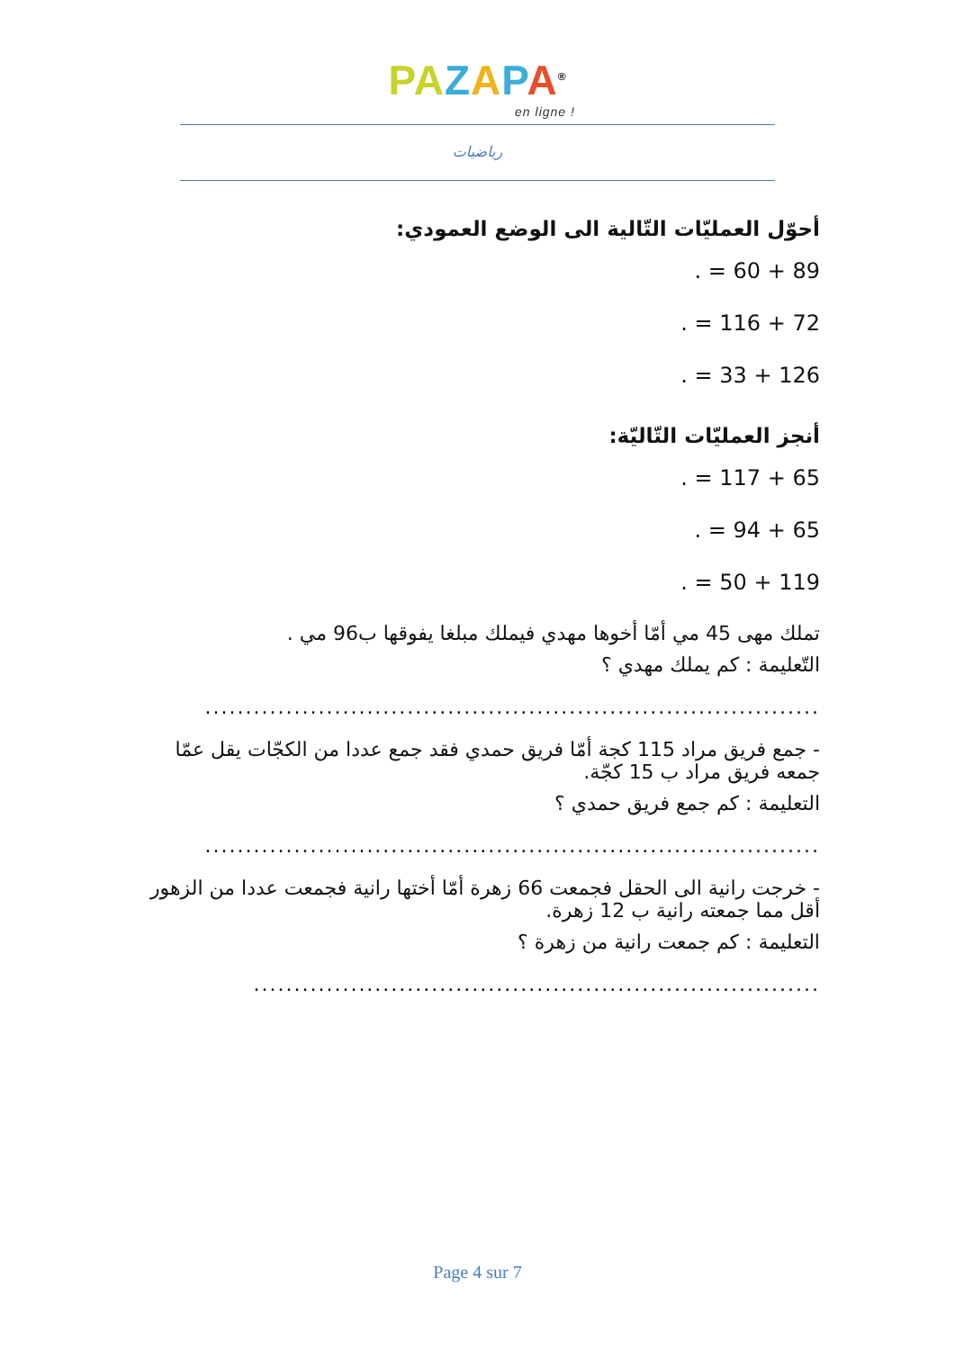PA ZAPA<sup>®</sup>
en ligne !
رياضيات
أحوّل العمليّات التّالية الى الوضع العمودي:
89 + 60 = .
72 + 116 = .
126 + 33 = .
أنجز العمليّات التّاليّة:
65 + 117 = .
65 + 94 = .
119 + 50 = .
تملك مهى 45 مي أمّا أخوها مهدي فيملك مبلغا يفوقها ب96 مي .
التّعليمة : كم يملك مهدي ؟
............................................................................
- جمع فريق مراد 115 كجة أمّا فريق حمدي فقد جمع عددا من الكجّات يقل عمّا جمعه فريق مراد ب 15 كجّة.
التعليمة : كم جمع فريق حمدي ؟
............................................................................
- خرجت رانية الى الحقل فجمعت 66 زهرة أمّا أختها رانية فجمعت عددا من الزهور أقل مما جمعته رانية ب 12 زهرة.
التعليمة : كم جمعت رانية من زهرة ؟
......................................................................
Page 4 sur 7